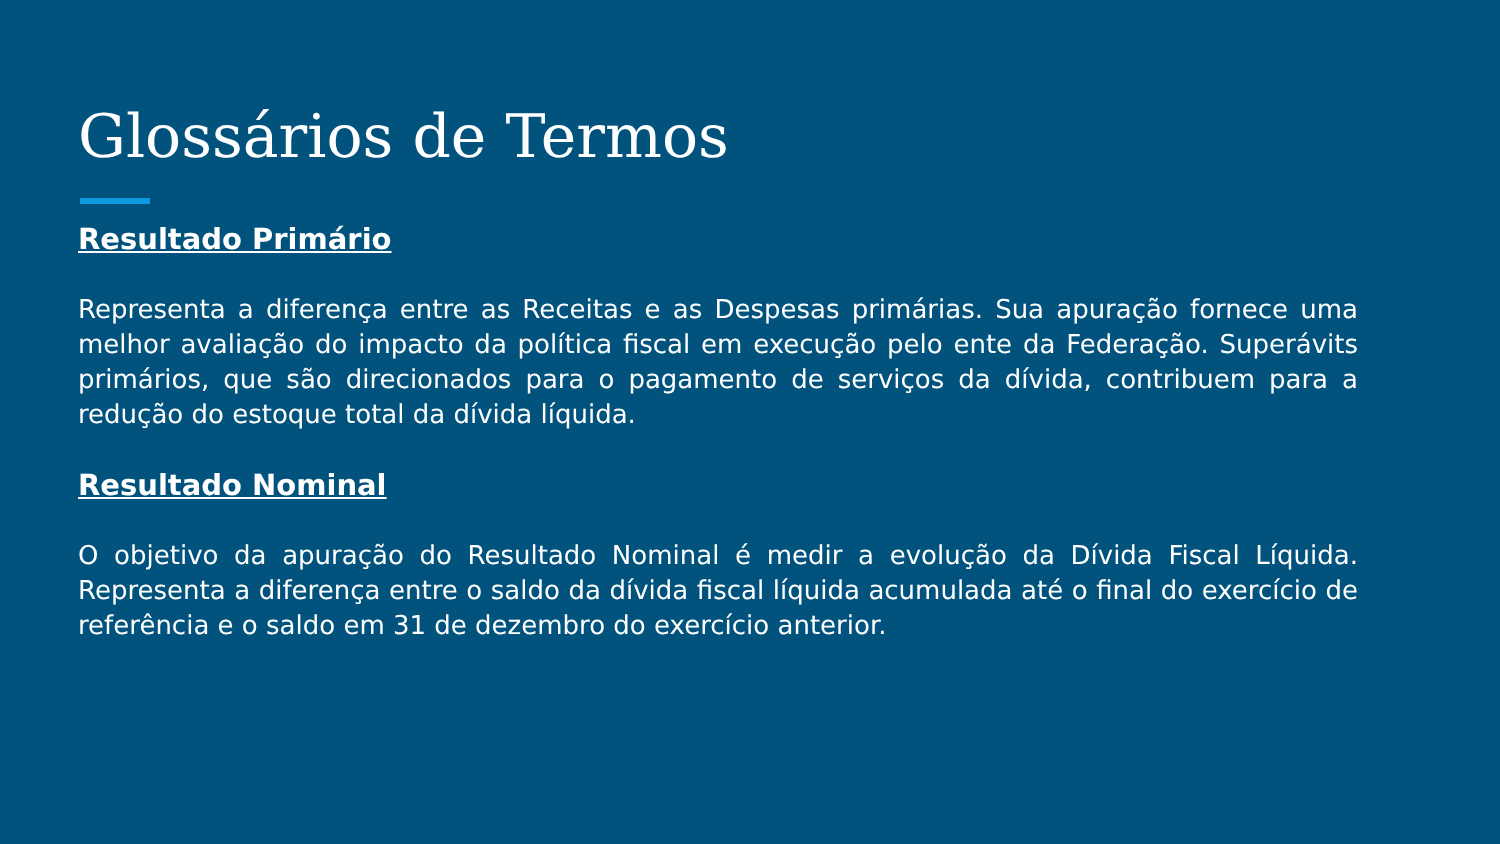Glossários de Termos
Resultado Primário
Representa a diferença entre as Receitas e as Despesas primárias. Sua apuração fornece uma melhor avaliação do impacto da política fiscal em execução pelo ente da Federação. Superávits primários, que são direcionados para o pagamento de serviços da dívida, contribuem para a redução do estoque total da dívida líquida.
Resultado Nominal
O objetivo da apuração do Resultado Nominal é medir a evolução da Dívida Fiscal Líquida. Representa a diferença entre o saldo da dívida fiscal líquida acumulada até o final do exercício de referência e o saldo em 31 de dezembro do exercício anterior.